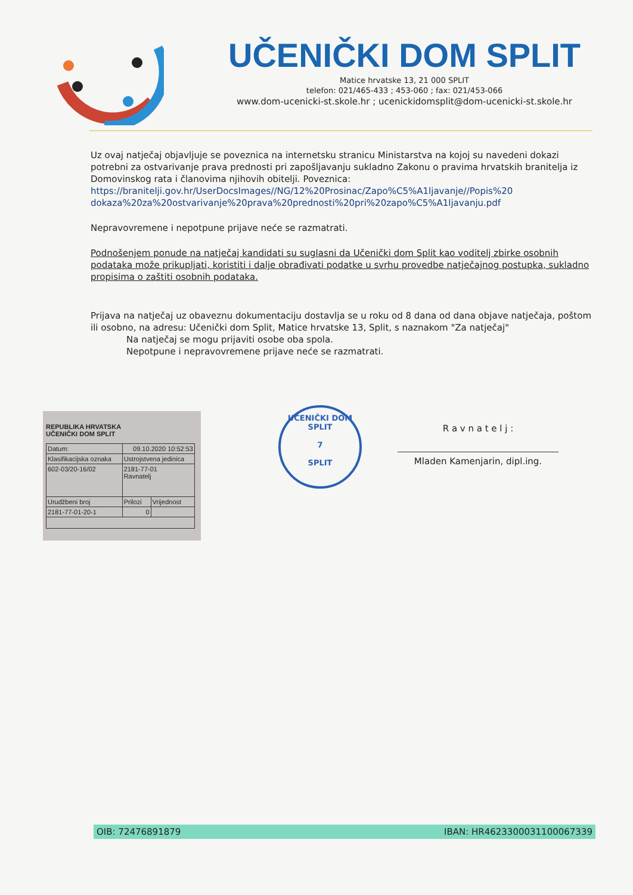UČENIČKI DOM SPLIT
Matice hrvatske 13, 21 000 SPLIT
telefon: 021/465-433 ; 453-060 ; fax: 021/453-066
www.dom-ucenicki-st.skole.hr ; ucenickidomsplit@dom-ucenicki-st.skole.hr
Uz ovaj natječaj objavljuje se poveznica na internetsku stranicu Ministarstva na kojoj su navedeni dokazi potrebni za ostvarivanje prava prednosti pri zapošljavanju sukladno Zakonu o pravima hrvatskih branitelja iz Domovinskog rata i članovima njihovih obitelji. Poveznica: https://branitelji.gov.hr/UserDocsImages//NG/12%20Prosinac/Zapo%C5%A1ljavanje//Popis%20 dokaza%20za%20ostvarivanje%20prava%20prednosti%20pri%20zapo%C5%A1ljavanju.pdf
Nepravovremene i nepotpune prijave neće se razmatrati.
Podnošenjem ponude na natječaj kandidati su suglasni da Učenički dom Split kao voditelj zbirke osobnih podataka može prikupljati, koristiti i dalje obrađivati podatke u svrhu provedbe natječajnog postupka, sukladno propisima o zaštiti osobnih podataka.
Prijava na natječaj uz obaveznu dokumentaciju dostavlja se u roku od 8 dana od dana objave natječaja, poštom ili osobno, na adresu: Učenički dom Split, Matice hrvatske 13, Split, s naznakom "Za natječaj"
Na natječaj se mogu prijaviti osobe oba spola.
Nepotpune i nepravovremene prijave neće se razmatrati.
REPUBLIKA HRVATSKA
UČENIČKI DOM SPLIT
| Datum: | 09.10.2020 10:52:53 | |
| Klasifikacijska oznaka | Ustrojstvena jedinica | |
| 602-03/20-16/02 | 2181-77-01 Ravnatelj | |
| Urudžbeni broj | Prilozi | Vrijednost |
| 2181-77-01-20-1 | 0 | |
UČENIČKI DOM SPLIT
7
SPLIT
R a v n a t e l j :
Mladen Kamenjarin, dipl.ing.
OIB: 72476891879 IBAN: HR4623300031100067339